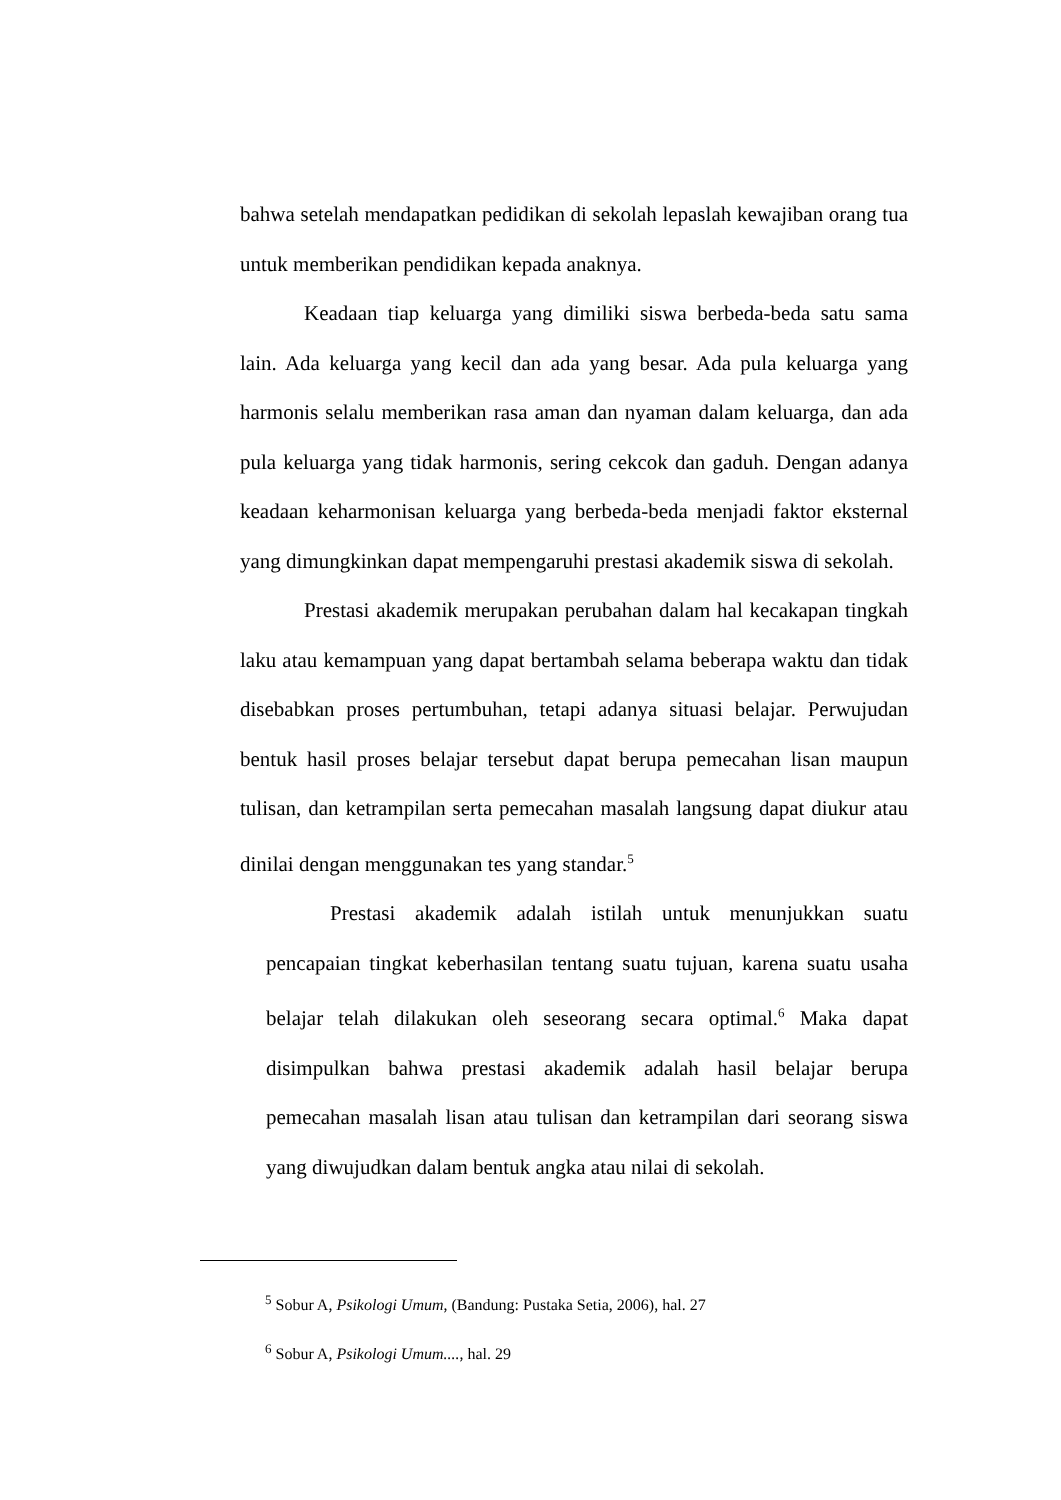bahwa setelah mendapatkan pedidikan di sekolah lepaslah kewajiban orang tua untuk memberikan pendidikan kepada anaknya.
Keadaan tiap keluarga yang dimiliki siswa berbeda-beda satu sama lain. Ada keluarga yang kecil dan ada yang besar. Ada pula keluarga yang harmonis selalu memberikan rasa aman dan nyaman dalam keluarga, dan ada pula keluarga yang tidak harmonis, sering cekcok dan gaduh. Dengan adanya keadaan keharmonisan keluarga yang berbeda-beda menjadi faktor eksternal yang dimungkinkan dapat mempengaruhi prestasi akademik siswa di sekolah.
Prestasi akademik merupakan perubahan dalam hal kecakapan tingkah laku atau kemampuan yang dapat bertambah selama beberapa waktu dan tidak disebabkan proses pertumbuhan, tetapi adanya situasi belajar. Perwujudan bentuk hasil proses belajar tersebut dapat berupa pemecahan lisan maupun tulisan, dan ketrampilan serta pemecahan masalah langsung dapat diukur atau dinilai dengan menggunakan tes yang standar.<sup>5</sup>
Prestasi akademik adalah istilah untuk menunjukkan suatu pencapaian tingkat keberhasilan tentang suatu tujuan, karena suatu usaha belajar telah dilakukan oleh seseorang secara optimal.<sup>6</sup> Maka dapat disimpulkan bahwa prestasi akademik adalah hasil belajar berupa pemecahan masalah lisan atau tulisan dan ketrampilan dari seorang siswa yang diwujudkan dalam bentuk angka atau nilai di sekolah.
<sup>5</sup> Sobur A, Psikologi Umum, (Bandung: Pustaka Setia, 2006), hal. 27
<sup>6</sup> Sobur A, Psikologi Umum...., hal. 29